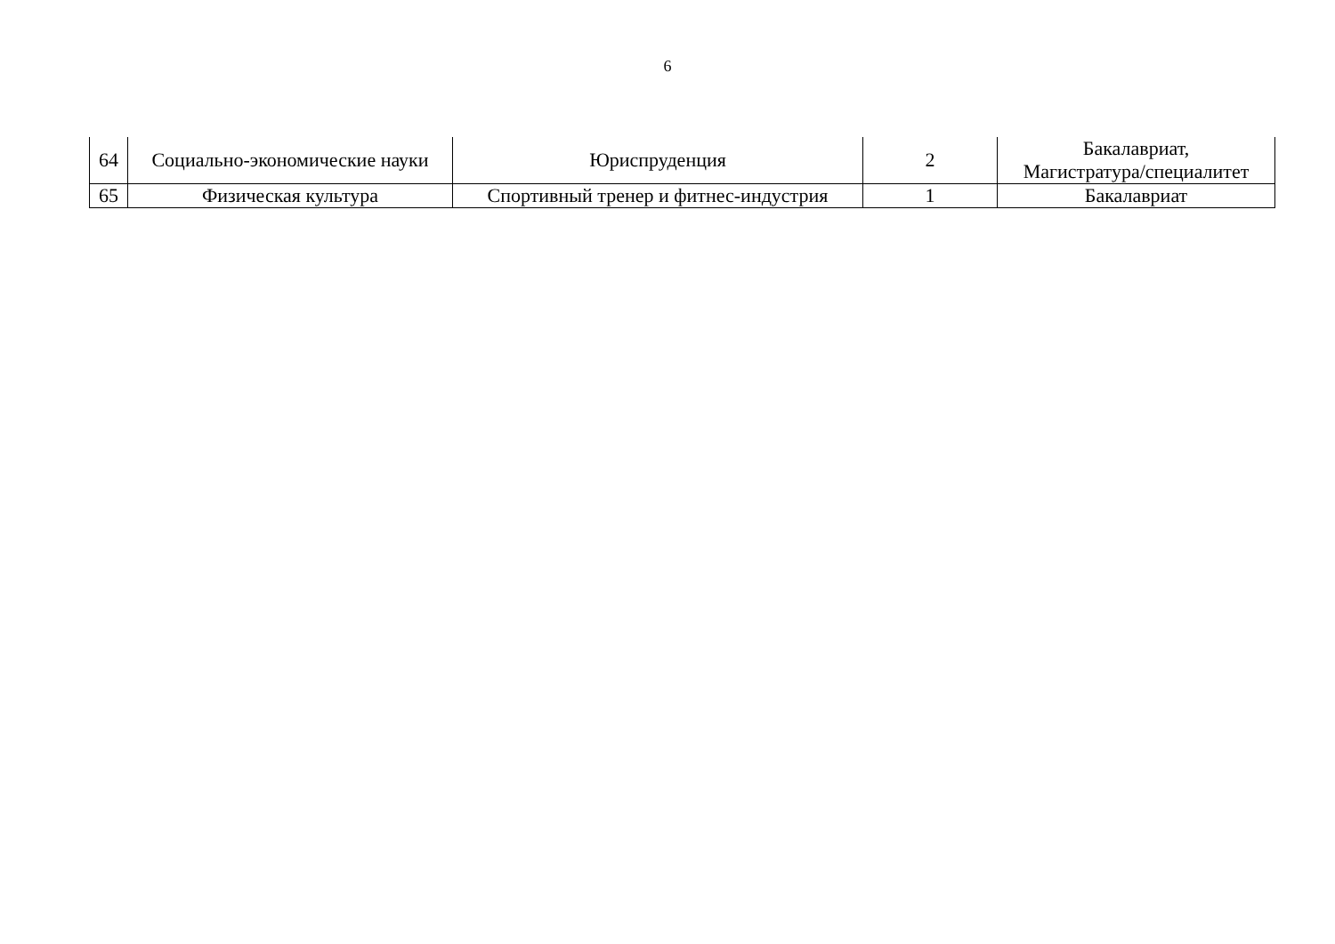6
| 64 | Социально-экономические науки | Юриспруденция | 2 | Бакалавриат, Магистратура/специалитет |
| 65 | Физическая культура | Спортивный тренер и фитнес-индустрия | 1 | Бакалавриат |